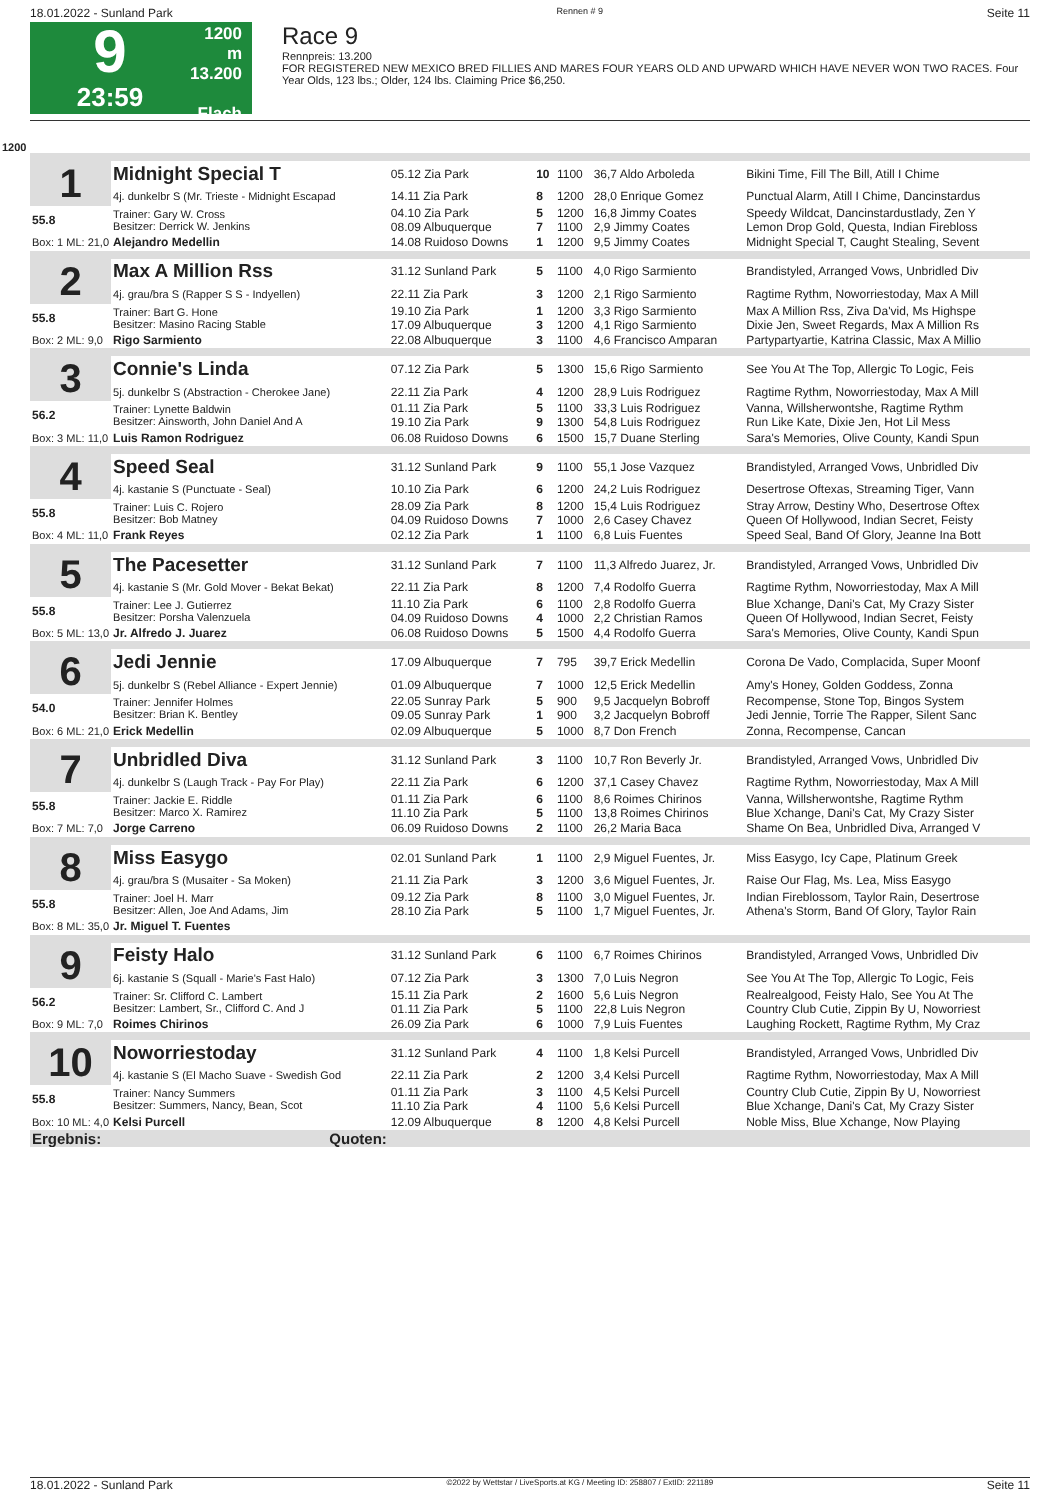18.01.2022 - Sunland Park Rennen # 9 Seite 11
9
23:59
1200 m
13.200
Flach
Race 9
Rennpreis: 13.200
FOR REGISTERED NEW MEXICO BRED FILLIES AND MARES FOUR YEARS OLD AND UPWARD WHICH HAVE NEVER WON TWO RACES. Four Year Olds, 123 lbs.; Older, 124 lbs. Claiming Price $6,250.
1200
| 1 | Midnight Special T | 05.12 Zia Park | 10 | 1100 | 36,7 Aldo Arboleda | Bikini Time, Fill The Bill, Atill I Chime |
| | 4j. dunkelbr S (Mr. Trieste - Midnight Escapad | 14.11 Zia Park | 8 | 1200 | 28,0 Enrique Gomez | Punctual Alarm, Atill I Chime, Dancinstardus |
| 55.8 | Trainer: Gary W. Cross Besitzer: Derrick W. Jenkins | 04.10 Zia Park 08.09 Albuquerque | 5 7 | 1200 1100 | 16,8 Jimmy Coates 2,9 Jimmy Coates | Speedy Wildcat, Dancinstardustlady, Zen Y Lemon Drop Gold, Questa, Indian Firebloss |
| Box: 1 ML: 21,0 | Alejandro Medellin | 14.08 Ruidoso Downs | 1 | 1200 | 9,5 Jimmy Coates | Midnight Special T, Caught Stealing, Sevent |
| 2 | Max A Million Rss | 31.12 Sunland Park | 5 | 1100 | 4,0 Rigo Sarmiento | Brandistyled, Arranged Vows, Unbridled Div |
| | 4j. grau/bra S (Rapper S S - Indyellen) | 22.11 Zia Park | 3 | 1200 | 2,1 Rigo Sarmiento | Ragtime Rythm, Noworriestoday, Max A Mill |
| 55.8 | Trainer: Bart G. Hone Besitzer: Masino Racing Stable | 19.10 Zia Park 17.09 Albuquerque | 1 3 | 1200 1200 | 3,3 Rigo Sarmiento 4,1 Rigo Sarmiento | Max A Million Rss, Ziva Da'vid, Ms Highspe Dixie Jen, Sweet Regards, Max A Million Rs |
| Box: 2 ML: 9,0 | Rigo Sarmiento | 22.08 Albuquerque | 3 | 1100 | 4,6 Francisco Amparan | Partypartyartie, Katrina Classic, Max A Millio |
| 3 | Connie's Linda | 07.12 Zia Park | 5 | 1300 | 15,6 Rigo Sarmiento | See You At The Top, Allergic To Logic, Feis |
| | 5j. dunkelbr S (Abstraction - Cherokee Jane) | 22.11 Zia Park | 4 | 1200 | 28,9 Luis Rodriguez | Ragtime Rythm, Noworriestoday, Max A Mill |
| 56.2 | Trainer: Lynette Baldwin Besitzer: Ainsworth, John Daniel And A | 01.11 Zia Park 19.10 Zia Park | 5 9 | 1100 1300 | 33,3 Luis Rodriguez 54,8 Luis Rodriguez | Vanna, Willsherwontshe, Ragtime Rythm Run Like Kate, Dixie Jen, Hot Lil Mess |
| Box: 3 ML: 11,0 | Luis Ramon Rodriguez | 06.08 Ruidoso Downs | 6 | 1500 | 15,7 Duane Sterling | Sara's Memories, Olive County, Kandi Spun |
| 4 | Speed Seal | 31.12 Sunland Park | 9 | 1100 | 55,1 Jose Vazquez | Brandistyled, Arranged Vows, Unbridled Div |
| | 4j. kastanie S (Punctuate - Seal) | 10.10 Zia Park | 6 | 1200 | 24,2 Luis Rodriguez | Desertrose Oftexas, Streaming Tiger, Vann |
| 55.8 | Trainer: Luis C. Rojero Besitzer: Bob Matney | 28.09 Zia Park 04.09 Ruidoso Downs | 8 7 | 1200 1000 | 15,4 Luis Rodriguez 2,6 Casey Chavez | Stray Arrow, Destiny Who, Desertrose Oftex Queen Of Hollywood, Indian Secret, Feisty |
| Box: 4 ML: 11,0 | Frank Reyes | 02.12 Zia Park | 1 | 1100 | 6,8 Luis Fuentes | Speed Seal, Band Of Glory, Jeanne Ina Bott |
| 5 | The Pacesetter | 31.12 Sunland Park | 7 | 1100 | 11,3 Alfredo Juarez, Jr. | Brandistyled, Arranged Vows, Unbridled Div |
| | 4j. kastanie S (Mr. Gold Mover - Bekat Bekat) | 22.11 Zia Park | 8 | 1200 | 7,4 Rodolfo Guerra | Ragtime Rythm, Noworriestoday, Max A Mill |
| 55.8 | Trainer: Lee J. Gutierrez Besitzer: Porsha Valenzuela | 11.10 Zia Park 04.09 Ruidoso Downs | 6 4 | 1100 1000 | 2,8 Rodolfo Guerra 2,2 Christian Ramos | Blue Xchange, Dani's Cat, My Crazy Sister Queen Of Hollywood, Indian Secret, Feisty |
| Box: 5 ML: 13,0 | Jr. Alfredo J. Juarez | 06.08 Ruidoso Downs | 5 | 1500 | 4,4 Rodolfo Guerra | Sara's Memories, Olive County, Kandi Spun |
| 6 | Jedi Jennie | 17.09 Albuquerque | 7 | 795 | 39,7 Erick Medellin | Corona De Vado, Complacida, Super Moonf |
| | 5j. dunkelbr S (Rebel Alliance - Expert Jennie) | 01.09 Albuquerque | 7 | 1000 | 12,5 Erick Medellin | Amy's Honey, Golden Goddess, Zonna |
| 54.0 | Trainer: Jennifer Holmes Besitzer: Brian K. Bentley | 22.05 Sunray Park 09.05 Sunray Park | 5 1 | 900 900 | 9,5 Jacquelyn Bobroff 3,2 Jacquelyn Bobroff | Recompense, Stone Top, Bingos System Jedi Jennie, Torrie The Rapper, Silent Sanc |
| Box: 6 ML: 21,0 | Erick Medellin | 02.09 Albuquerque | 5 | 1000 | 8,7 Don French | Zonna, Recompense, Cancan |
| 7 | Unbridled Diva | 31.12 Sunland Park | 3 | 1100 | 10,7 Ron Beverly Jr. | Brandistyled, Arranged Vows, Unbridled Div |
| | 4j. dunkelbr S (Laugh Track - Pay For Play) | 22.11 Zia Park | 6 | 1200 | 37,1 Casey Chavez | Ragtime Rythm, Noworriestoday, Max A Mill |
| 55.8 | Trainer: Jackie E. Riddle Besitzer: Marco X. Ramirez | 01.11 Zia Park 11.10 Zia Park | 6 5 | 1100 1100 | 8,6 Roimes Chirinos 13,8 Roimes Chirinos | Vanna, Willsherwontshe, Ragtime Rythm Blue Xchange, Dani's Cat, My Crazy Sister |
| Box: 7 ML: 7,0 | Jorge Carreno | 06.09 Ruidoso Downs | 2 | 1100 | 26,2 Maria Baca | Shame On Bea, Unbridled Diva, Arranged V |
| 8 | Miss Easygo | 02.01 Sunland Park | 1 | 1100 | 2,9 Miguel Fuentes, Jr. | Miss Easygo, Icy Cape, Platinum Greek |
| | 4j. grau/bra S (Musaiter - Sa Moken) | 21.11 Zia Park | 3 | 1200 | 3,6 Miguel Fuentes, Jr. | Raise Our Flag, Ms. Lea, Miss Easygo |
| 55.8 | Trainer: Joel H. Marr Besitzer: Allen, Joe And Adams, Jim | 09.12 Zia Park 28.10 Zia Park | 8 5 | 1100 1100 | 3,0 Miguel Fuentes, Jr. 1,7 Miguel Fuentes, Jr. | Indian Fireblossom, Taylor Rain, Desertrose Athena's Storm, Band Of Glory, Taylor Rain |
| Box: 8 ML: 35,0 | Jr. Miguel T. Fuentes | | | | | |
| 9 | Feisty Halo | 31.12 Sunland Park | 6 | 1100 | 6,7 Roimes Chirinos | Brandistyled, Arranged Vows, Unbridled Div |
| | 6j. kastanie S (Squall - Marie's Fast Halo) | 07.12 Zia Park | 3 | 1300 | 7,0 Luis Negron | See You At The Top, Allergic To Logic, Feis |
| 56.2 | Trainer: Sr. Clifford C. Lambert Besitzer: Lambert, Sr., Clifford C. And J | 15.11 Zia Park 01.11 Zia Park | 2 5 | 1600 1100 | 5,6 Luis Negron 22,8 Luis Negron | Realrealgood, Feisty Halo, See You At The Country Club Cutie, Zippin By U, Noworriest |
| Box: 9 ML: 7,0 | Roimes Chirinos | 26.09 Zia Park | 6 | 1000 | 7,9 Luis Fuentes | Laughing Rockett, Ragtime Rythm, My Craz |
| 10 | Noworriestoday | 31.12 Sunland Park | 4 | 1100 | 1,8 Kelsi Purcell | Brandistyled, Arranged Vows, Unbridled Div |
| | 4j. kastanie S (El Macho Suave - Swedish God | 22.11 Zia Park | 2 | 1200 | 3,4 Kelsi Purcell | Ragtime Rythm, Noworriestoday, Max A Mill |
| 55.8 | Trainer: Nancy Summers Besitzer: Summers, Nancy, Bean, Scot | 01.11 Zia Park 11.10 Zia Park | 3 4 | 1100 1100 | 4,5 Kelsi Purcell 5,6 Kelsi Purcell | Country Club Cutie, Zippin By U, Noworriest Blue Xchange, Dani's Cat, My Crazy Sister |
| Box: 10 ML: 4,0 | Kelsi Purcell | 12.09 Albuquerque | 8 | 1200 | 4,8 Kelsi Purcell | Noble Miss, Blue Xchange, Now Playing |
| Ergebnis: | Quoten: | | | | | |
18.01.2022 - Sunland Park ©2022 by Wettstar / LiveSports.at KG / Meeting ID: 258807 / ExtID: 221189 Seite 11